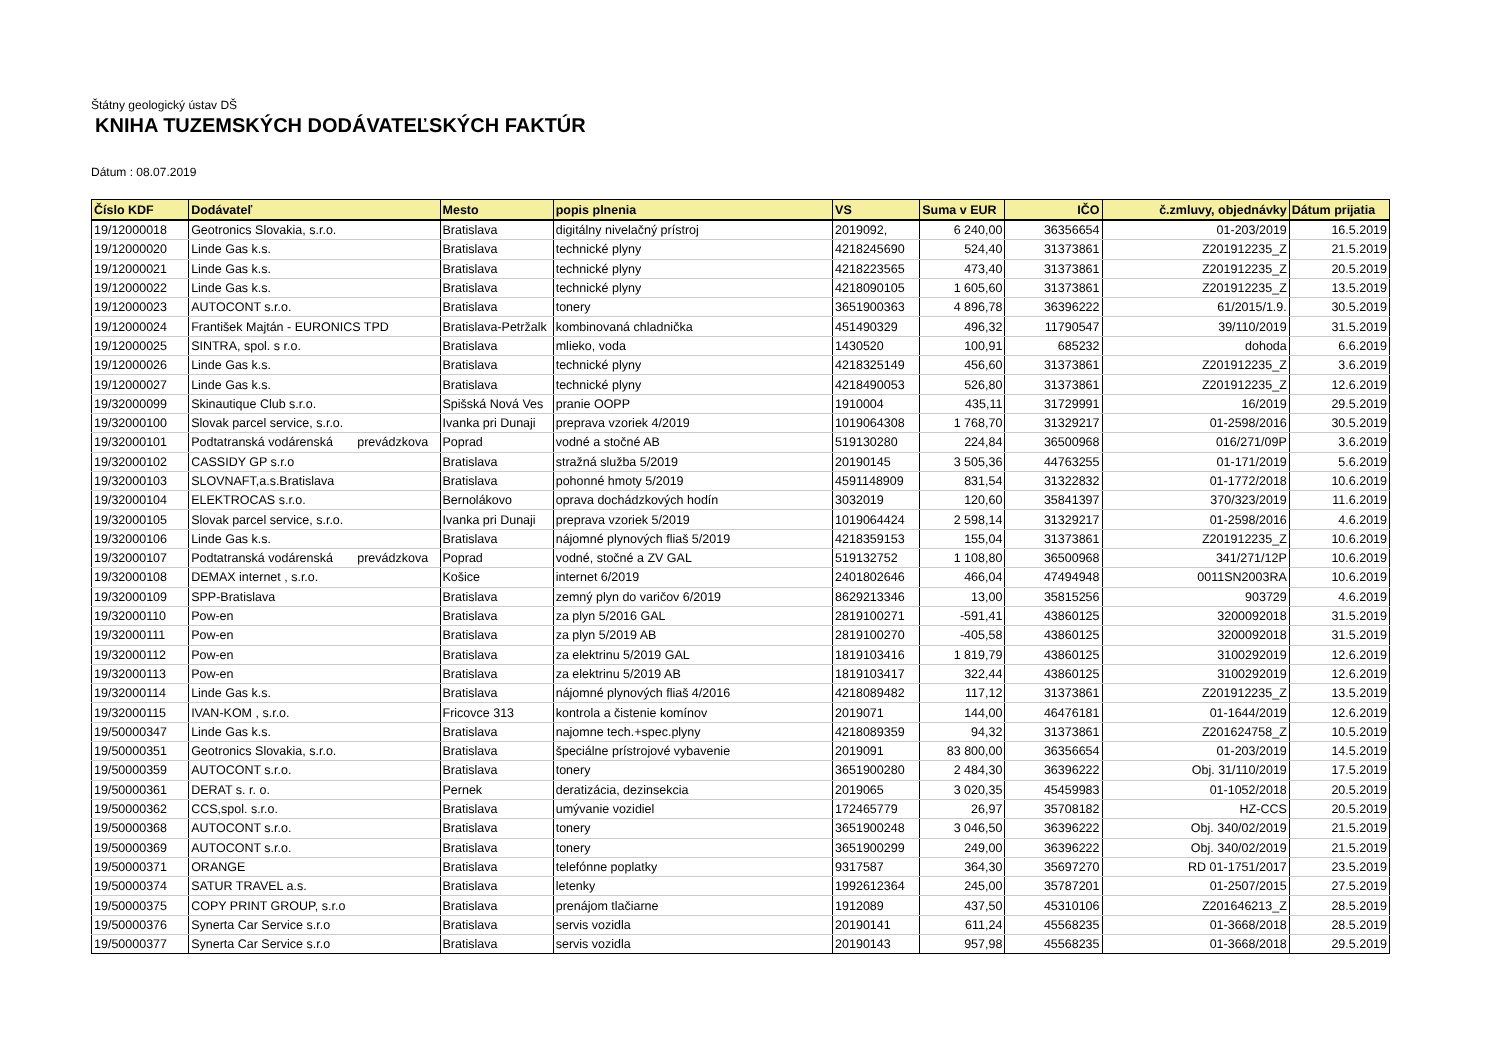Štátny geologický ústav DŠ
KNIHA TUZEMSKÝCH DODÁVATEĽSKÝCH FAKTÚR
Dátum : 08.07.2019
| Číslo KDF | Dodávateľ | Mesto | popis plnenia | VS | Suma v EUR | IČO | č.zmluvy, objednávky | Dátum prijatia |
| --- | --- | --- | --- | --- | --- | --- | --- | --- |
| 19/12000018 | Geotronics Slovakia, s.r.o. | Bratislava | digitálny nivelačný prístroj | 2019092, | 6 240,00 | 36356654 | 01-203/2019 | 16.5.2019 |
| 19/12000020 | Linde Gas k.s. | Bratislava | technické plyny | 4218245690 | 524,40 | 31373861 | Z201912235_Z | 21.5.2019 |
| 19/12000021 | Linde Gas k.s. | Bratislava | technické plyny | 4218223565 | 473,40 | 31373861 | Z201912235_Z | 20.5.2019 |
| 19/12000022 | Linde Gas k.s. | Bratislava | technické plyny | 4218090105 | 1 605,60 | 31373861 | Z201912235_Z | 13.5.2019 |
| 19/12000023 | AUTOCONT s.r.o. | Bratislava | tonery | 3651900363 | 4 896,78 | 36396222 | 61/2015/1.9. | 30.5.2019 |
| 19/12000024 | František Majtán - EURONICS TPD | Bratislava-Petržalk | kombinovaná chladnička | 451490329 | 496,32 | 11790547 | 39/110/2019 | 31.5.2019 |
| 19/12000025 | SINTRA, spol. s r.o. | Bratislava | mlieko, voda | 1430520 | 100,91 | 685232 | dohoda | 6.6.2019 |
| 19/12000026 | Linde Gas k.s. | Bratislava | technické plyny | 4218325149 | 456,60 | 31373861 | Z201912235_Z | 3.6.2019 |
| 19/12000027 | Linde Gas k.s. | Bratislava | technické plyny | 4218490053 | 526,80 | 31373861 | Z201912235_Z | 12.6.2019 |
| 19/32000099 | Skinautique Club s.r.o. | Spišská Nová Ves | pranie OOPP | 1910004 | 435,11 | 31729991 | 16/2019 | 29.5.2019 |
| 19/32000100 | Slovak parcel service, s.r.o. | Ivanka pri Dunaji | preprava vzoriek 4/2019 | 1019064308 | 1 768,70 | 31329217 | 01-2598/2016 | 30.5.2019 |
| 19/32000101 | Podtatranská vodárenská prevádzkova | Poprad | vodné a stočné AB | 519130280 | 224,84 | 36500968 | 016/271/09P | 3.6.2019 |
| 19/32000102 | CASSIDY GP s.r.o | Bratislava | stražná služba 5/2019 | 20190145 | 3 505,36 | 44763255 | 01-171/2019 | 5.6.2019 |
| 19/32000103 | SLOVNAFT,a.s.Bratislava | Bratislava | pohonné hmoty 5/2019 | 4591148909 | 831,54 | 31322832 | 01-1772/2018 | 10.6.2019 |
| 19/32000104 | ELEKTROCAS s.r.o. | Bernolákovo | oprava dochádzkových hodín | 3032019 | 120,60 | 35841397 | 370/323/2019 | 11.6.2019 |
| 19/32000105 | Slovak parcel service, s.r.o. | Ivanka pri Dunaji | preprava vzoriek 5/2019 | 1019064424 | 2 598,14 | 31329217 | 01-2598/2016 | 4.6.2019 |
| 19/32000106 | Linde Gas k.s. | Bratislava | nájomné plynových fliaš 5/2019 | 4218359153 | 155,04 | 31373861 | Z201912235_Z | 10.6.2019 |
| 19/32000107 | Podtatranská vodárenská prevádzkova | Poprad | vodné, stočné a ZV GAL | 519132752 | 1 108,80 | 36500968 | 341/271/12P | 10.6.2019 |
| 19/32000108 | DEMAX internet , s.r.o. | Košice | internet 6/2019 | 2401802646 | 466,04 | 47494948 | 0011SN2003RA | 10.6.2019 |
| 19/32000109 | SPP-Bratislava | Bratislava | zemný plyn do varičov 6/2019 | 8629213346 | 13,00 | 35815256 | 903729 | 4.6.2019 |
| 19/32000110 | Pow-en | Bratislava | za plyn 5/2016 GAL | 2819100271 | -591,41 | 43860125 | 3200092018 | 31.5.2019 |
| 19/32000111 | Pow-en | Bratislava | za plyn 5/2019 AB | 2819100270 | -405,58 | 43860125 | 3200092018 | 31.5.2019 |
| 19/32000112 | Pow-en | Bratislava | za elektrinu 5/2019 GAL | 1819103416 | 1 819,79 | 43860125 | 3100292019 | 12.6.2019 |
| 19/32000113 | Pow-en | Bratislava | za elektrinu 5/2019 AB | 1819103417 | 322,44 | 43860125 | 3100292019 | 12.6.2019 |
| 19/32000114 | Linde Gas k.s. | Bratislava | nájomné plynových fliaš 4/2016 | 4218089482 | 117,12 | 31373861 | Z201912235_Z | 13.5.2019 |
| 19/32000115 | IVAN-KOM , s.r.o. | Fricovce 313 | kontrola a čistenie komínov | 2019071 | 144,00 | 46476181 | 01-1644/2019 | 12.6.2019 |
| 19/50000347 | Linde Gas k.s. | Bratislava | najomne tech.+spec.plyny | 4218089359 | 94,32 | 31373861 | Z201624758_Z | 10.5.2019 |
| 19/50000351 | Geotronics Slovakia, s.r.o. | Bratislava | špeciálne prístrojové vybavenie | 2019091 | 83 800,00 | 36356654 | 01-203/2019 | 14.5.2019 |
| 19/50000359 | AUTOCONT s.r.o. | Bratislava | tonery | 3651900280 | 2 484,30 | 36396222 | Obj. 31/110/2019 | 17.5.2019 |
| 19/50000361 | DERAT s. r. o. | Pernek | deratizácia, dezinsekcia | 2019065 | 3 020,35 | 45459983 | 01-1052/2018 | 20.5.2019 |
| 19/50000362 | CCS,spol. s.r.o. | Bratislava | umývanie vozidiel | 172465779 | 26,97 | 35708182 | HZ-CCS | 20.5.2019 |
| 19/50000368 | AUTOCONT s.r.o. | Bratislava | tonery | 3651900248 | 3 046,50 | 36396222 | Obj. 340/02/2019 | 21.5.2019 |
| 19/50000369 | AUTOCONT s.r.o. | Bratislava | tonery | 3651900299 | 249,00 | 36396222 | Obj. 340/02/2019 | 21.5.2019 |
| 19/50000371 | ORANGE | Bratislava | telefónne poplatky | 9317587 | 364,30 | 35697270 | RD 01-1751/2017 | 23.5.2019 |
| 19/50000374 | SATUR TRAVEL a.s. | Bratislava | letenky | 1992612364 | 245,00 | 35787201 | 01-2507/2015 | 27.5.2019 |
| 19/50000375 | COPY PRINT GROUP, s.r.o | Bratislava | prenájom tlačiarne | 1912089 | 437,50 | 45310106 | Z201646213_Z | 28.5.2019 |
| 19/50000376 | Synerta Car Service s.r.o | Bratislava | servis vozidla | 20190141 | 611,24 | 45568235 | 01-3668/2018 | 28.5.2019 |
| 19/50000377 | Synerta Car Service s.r.o | Bratislava | servis vozidla | 20190143 | 957,98 | 45568235 | 01-3668/2018 | 29.5.2019 |